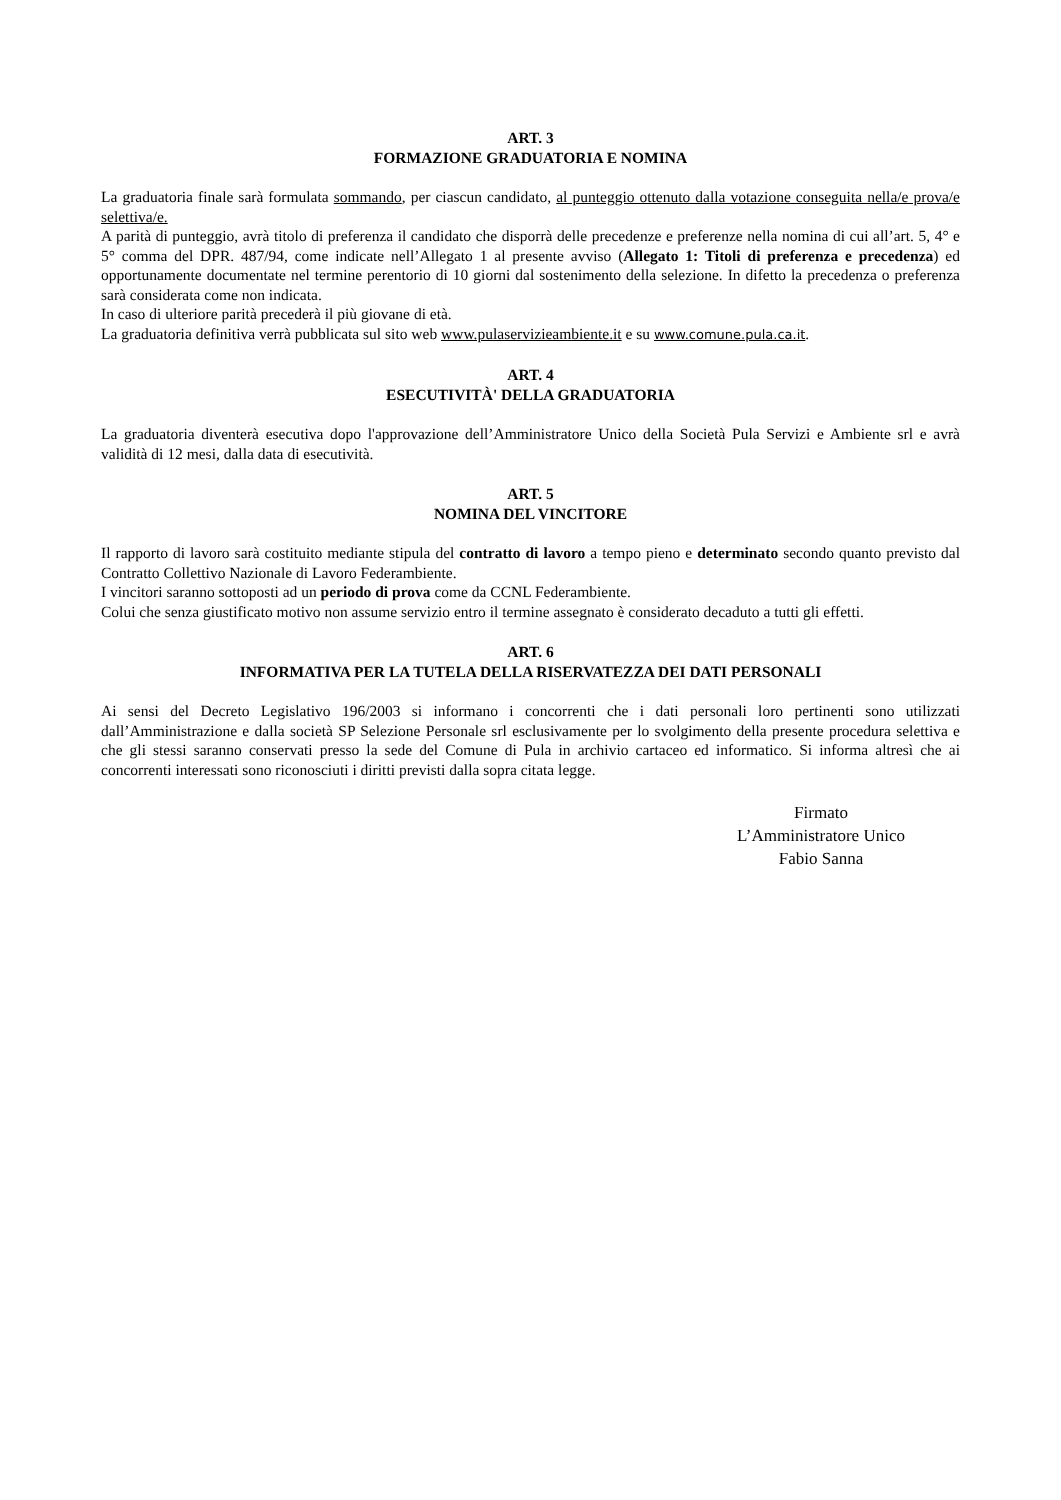ART. 3
FORMAZIONE GRADUATORIA E NOMINA
La graduatoria finale sarà formulata sommando, per ciascun candidato, al punteggio ottenuto dalla votazione conseguita nella/e prova/e selettiva/e.
A parità di punteggio, avrà titolo di preferenza il candidato che disporrà delle precedenze e preferenze nella nomina di cui all’art. 5, 4° e 5° comma del DPR. 487/94, come indicate nell’Allegato 1 al presente avviso (Allegato 1: Titoli di preferenza e precedenza) ed opportunamente documentate nel termine perentorio di 10 giorni dal sostenimento della selezione. In difetto la precedenza o preferenza sarà considerata come non indicata.
In caso di ulteriore parità precederà il più giovane di età.
La graduatoria definitiva verrà pubblicata sul sito web www.pulaservizieambiente.it e su www.comune.pula.ca.it.
ART. 4
ESECUTIVITÀ' DELLA GRADUATORIA
La graduatoria diventerà esecutiva dopo l'approvazione dell’Amministratore Unico della Società Pula Servizi e Ambiente srl e avrà validità di 12 mesi, dalla data di esecutività.
ART. 5
NOMINA DEL VINCITORE
Il rapporto di lavoro sarà costituito mediante stipula del contratto di lavoro a tempo pieno e determinato secondo quanto previsto dal Contratto Collettivo Nazionale di Lavoro Federambiente.
I vincitori saranno sottoposti ad un periodo di prova come da CCNL Federambiente.
Colui che senza giustificato motivo non assume servizio entro il termine assegnato è considerato decaduto a tutti gli effetti.
ART. 6
INFORMATIVA PER LA TUTELA DELLA RISERVATEZZA DEI DATI PERSONALI
Ai sensi del Decreto Legislativo 196/2003 si informano i concorrenti che i dati personali loro pertinenti sono utilizzati dall’Amministrazione e dalla società SP Selezione Personale srl esclusivamente per lo svolgimento della presente procedura selettiva e che gli stessi saranno conservati presso la sede del Comune di Pula in archivio cartaceo ed informatico. Si informa altresì che ai concorrenti interessati sono riconosciuti i diritti previsti dalla sopra citata legge.
Firmato
L’Amministratore Unico
Fabio Sanna